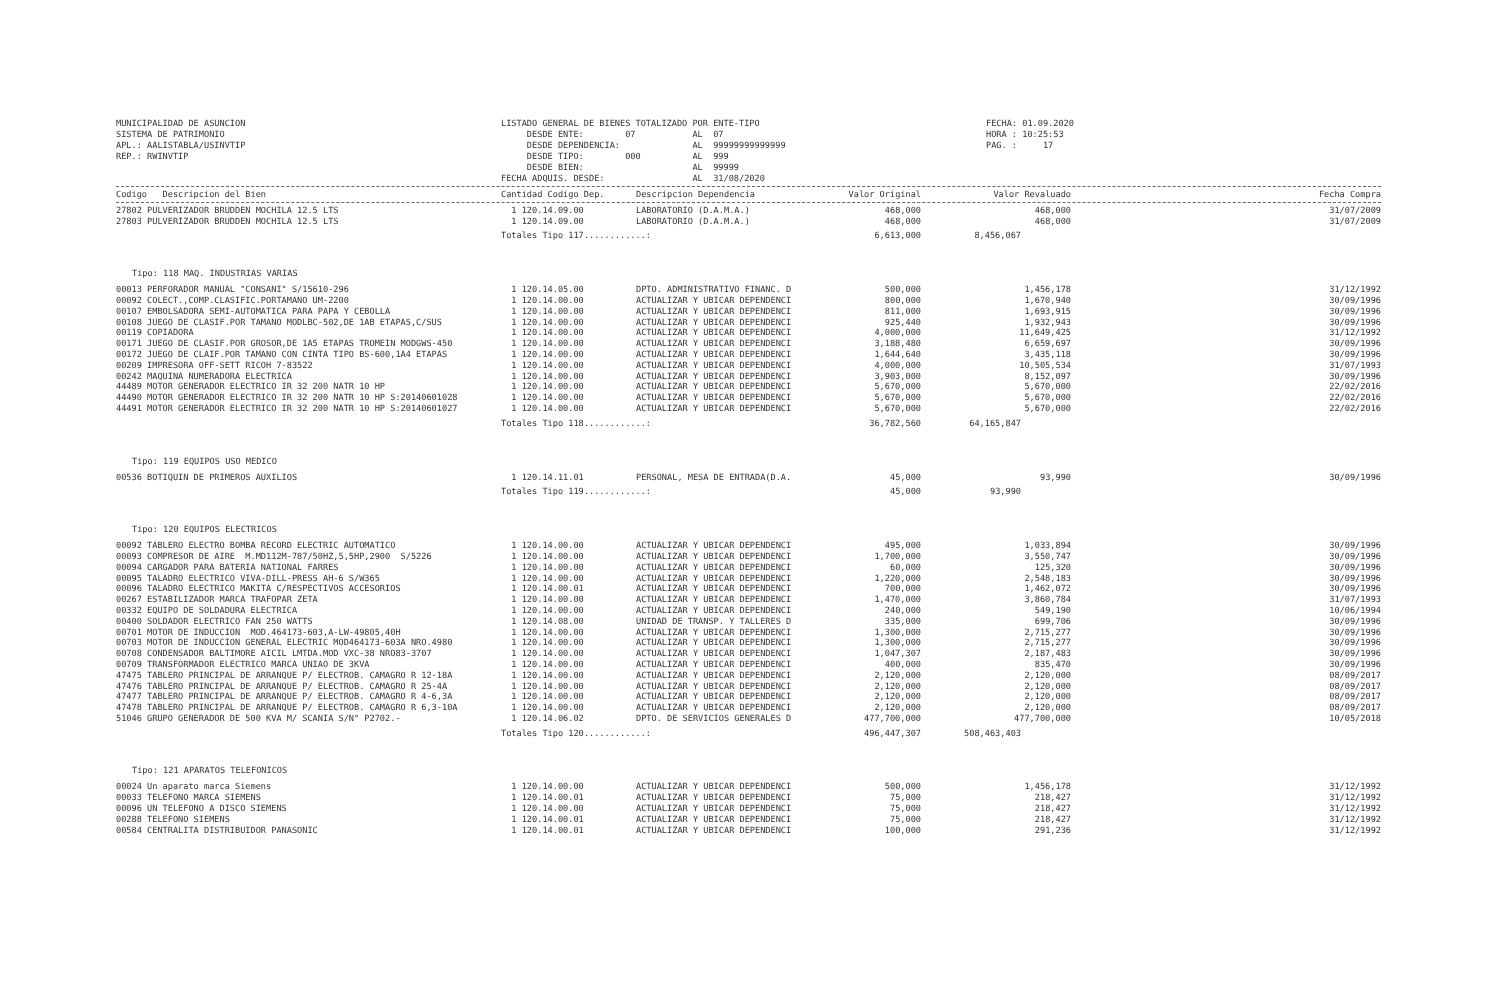MUNICIPALIDAD DE ASUNCION SISTEMA DE PATRIMONIO APL.: AALISTABLA/USINVTIP REP.: RWINVTIP
LISTADO GENERAL DE BIENES TOTALIZADO POR ENTE-TIPO DESDE ENTE: 07 AL 07 DESDE DEPENDENCIA: AL 99999999999999 DESDE TIPO: 000 AL 999 DESDE BIEN: AL 99999 FECHA ADQUIS. DESDE: AL 31/08/2020
FECHA: 01.09.2020 HORA : 10:25:53 PAG. : 17
| Codigo Descripcion del Bien | Cantidad Codigo Dep. | Descripcion Dependencia | Valor Original | Valor Revaluado | Fecha Compra |
| --- | --- | --- | --- | --- | --- |
| 27802 PULVERIZADOR BRUDDEN MOCHILA 12.5 LTS | 1 120.14.09.00 | LABORATORIO (D.A.M.A.) | 468,000 | 468,000 | 31/07/2009 |
| 27803 PULVERIZADOR BRUDDEN MOCHILA 12.5 LTS | 1 120.14.09.00 | LABORATORIO (D.A.M.A.) | 468,000 | 468,000 | 31/07/2009 |
| | Totales Tipo 117............: | | 6,613,000 | 8,456,067 | |
Tipo: 118 MAQ. INDUSTRIAS VARIAS
| 00013 PERFORADOR MANUAL "CONSANI" S/15610-296 | 1 120.14.05.00 | DPTO. ADMINISTRATIVO FINANC. D | 500,000 | 1,456,178 | 31/12/1992 |
| 00092 COLECT.,COMP.CLASIFIC.PORTAMANO UM-2200 | 1 120.14.00.00 | ACTUALIZAR Y UBICAR DEPENDENCI | 800,000 | 1,670,940 | 30/09/1996 |
| 00107 EMBOLSADORA SEMI-AUTOMATICA PARA PAPA Y CEBOLLA | 1 120.14.00.00 | ACTUALIZAR Y UBICAR DEPENDENCI | 811,000 | 1,693,915 | 30/09/1996 |
| 00108 JUEGO DE CLASIF.POR TAMANO MODLBC-502,DE 1AB ETAPAS,C/SUS | 1 120.14.00.00 | ACTUALIZAR Y UBICAR DEPENDENCI | 925,440 | 1,932,943 | 30/09/1996 |
| 00119 COPIADORA | 1 120.14.00.00 | ACTUALIZAR Y UBICAR DEPENDENCI | 4,000,000 | 11,649,425 | 31/12/1992 |
| 00171 JUEGO DE CLASIF.POR GROSOR,DE 1A5 ETAPAS TROMEIN MODGWS-450 | 1 120.14.00.00 | ACTUALIZAR Y UBICAR DEPENDENCI | 3,188,480 | 6,659,697 | 30/09/1996 |
| 00172 JUEGO DE CLAIF.POR TAMANO CON CINTA TIPO BS-600,1A4 ETAPAS | 1 120.14.00.00 | ACTUALIZAR Y UBICAR DEPENDENCI | 1,644,640 | 3,435,118 | 30/09/1996 |
| 00209 IMPRESORA OFF-SETT RICOH 7-83522 | 1 120.14.00.00 | ACTUALIZAR Y UBICAR DEPENDENCI | 4,000,000 | 10,505,534 | 31/07/1993 |
| 00242 MAQUINA NUMERADORA ELECTRICA | 1 120.14.00.00 | ACTUALIZAR Y UBICAR DEPENDENCI | 3,903,000 | 8,152,097 | 30/09/1996 |
| 44489 MOTOR GENERADOR ELECTRICO IR 32 200 NATR 10 HP | 1 120.14.00.00 | ACTUALIZAR Y UBICAR DEPENDENCI | 5,670,000 | 5,670,000 | 22/02/2016 |
| 44490 MOTOR GENERADOR ELECTRICO IR 32 200 NATR 10 HP S:20140601028 | 1 120.14.00.00 | ACTUALIZAR Y UBICAR DEPENDENCI | 5,670,000 | 5,670,000 | 22/02/2016 |
| 44491 MOTOR GENERADOR ELECTRICO IR 32 200 NATR 10 HP S:20140601027 | 1 120.14.00.00 | ACTUALIZAR Y UBICAR DEPENDENCI | 5,670,000 | 5,670,000 | 22/02/2016 |
| | Totales Tipo 118............: | | 36,782,560 | 64,165,847 | |
Tipo: 119 EQUIPOS USO MEDICO
| 00536 BOTIQUIN DE PRIMEROS AUXILIOS | 1 120.14.11.01 | PERSONAL, MESA DE ENTRADA(D.A. | 45,000 | 93,990 | 30/09/1996 |
| | Totales Tipo 119............: | | 45,000 | 93,990 | |
Tipo: 120 EQUIPOS ELECTRICOS
| 00092 TABLERO ELECTRO BOMBA RECORD ELECTRIC AUTOMATICO | 1 120.14.00.00 | ACTUALIZAR Y UBICAR DEPENDENCI | 495,000 | 1,033,894 | 30/09/1996 |
| 00093 COMPRESOR DE AIRE M.MD112M-787/50HZ,5,5HP,2900 S/5226 | 1 120.14.00.00 | ACTUALIZAR Y UBICAR DEPENDENCI | 1,700,000 | 3,550,747 | 30/09/1996 |
| 00094 CARGADOR PARA BATERIA NATIONAL FARRES | 1 120.14.00.00 | ACTUALIZAR Y UBICAR DEPENDENCI | 60,000 | 125,320 | 30/09/1996 |
| 00095 TALADRO ELECTRICO VIVA-DILL-PRESS AH-6 S/W365 | 1 120.14.00.00 | ACTUALIZAR Y UBICAR DEPENDENCI | 1,220,000 | 2,548,183 | 30/09/1996 |
| 00096 TALADRO ELECTRICO MAKITA C/RESPECTIVOS ACCESORIOS | 1 120.14.00.01 | ACTUALIZAR Y UBICAR DEPENDENCI | 700,000 | 1,462,072 | 30/09/1996 |
| 00267 ESTABILIZADOR MARCA TRAFOPAR ZETA | 1 120.14.00.00 | ACTUALIZAR Y UBICAR DEPENDENCI | 1,470,000 | 3,860,784 | 31/07/1993 |
| 00332 EQUIPO DE SOLDADURA ELECTRICA | 1 120.14.00.00 | ACTUALIZAR Y UBICAR DEPENDENCI | 240,000 | 549,190 | 10/06/1994 |
| 00400 SOLDADOR ELECTRICO FAN 250 WATTS | 1 120.14.08.00 | UNIDAD DE TRANSP. Y TALLERES D | 335,000 | 699,706 | 30/09/1996 |
| 00701 MOTOR DE INDUCCION MOD.464173-603,A-LW-49805,40H | 1 120.14.00.00 | ACTUALIZAR Y UBICAR DEPENDENCI | 1,300,000 | 2,715,277 | 30/09/1996 |
| 00703 MOTOR DE INDUCCION GENERAL ELECTRIC MOD464173-603A NRO.4980 | 1 120.14.00.00 | ACTUALIZAR Y UBICAR DEPENDENCI | 1,300,000 | 2,715,277 | 30/09/1996 |
| 00708 CONDENSADOR BALTIMORE AICIL LMTDA.MOD VXC-38 NRO83-3707 | 1 120.14.00.00 | ACTUALIZAR Y UBICAR DEPENDENCI | 1,047,307 | 2,187,483 | 30/09/1996 |
| 00709 TRANSFORMADOR ELECTRICO MARCA UNIAO DE 3KVA | 1 120.14.00.00 | ACTUALIZAR Y UBICAR DEPENDENCI | 400,000 | 835,470 | 30/09/1996 |
| 47475 TABLERO PRINCIPAL DE ARRANQUE P/ ELECTROB. CAMAGRO R 12-18A | 1 120.14.00.00 | ACTUALIZAR Y UBICAR DEPENDENCI | 2,120,000 | 2,120,000 | 08/09/2017 |
| 47476 TABLERO PRINCIPAL DE ARRANQUE P/ ELECTROB. CAMAGRO R 25-4A | 1 120.14.00.00 | ACTUALIZAR Y UBICAR DEPENDENCI | 2,120,000 | 2,120,000 | 08/09/2017 |
| 47477 TABLERO PRINCIPAL DE ARRANQUE P/ ELECTROB. CAMAGRO R 4-6,3A | 1 120.14.00.00 | ACTUALIZAR Y UBICAR DEPENDENCI | 2,120,000 | 2,120,000 | 08/09/2017 |
| 47478 TABLERO PRINCIPAL DE ARRANQUE P/ ELECTROB. CAMAGRO R 6,3-10A | 1 120.14.00.00 | ACTUALIZAR Y UBICAR DEPENDENCI | 2,120,000 | 2,120,000 | 08/09/2017 |
| 51046 GRUPO GENERADOR DE 500 KVA M/ SCANIA S/N° P2702.- | 1 120.14.06.02 | DPTO. DE SERVICIOS GENERALES D | 477,700,000 | 477,700,000 | 10/05/2018 |
| | Totales Tipo 120............: | | 496,447,307 | 508,463,403 | |
Tipo: 121 APARATOS TELEFONICOS
| 00024 Un aparato marca Siemens | 1 120.14.00.00 | ACTUALIZAR Y UBICAR DEPENDENCI | 500,000 | 1,456,178 | 31/12/1992 |
| 00033 TELEFONO MARCA SIEMENS | 1 120.14.00.01 | ACTUALIZAR Y UBICAR DEPENDENCI | 75,000 | 218,427 | 31/12/1992 |
| 00096 UN TELEFONO A DISCO SIEMENS | 1 120.14.00.00 | ACTUALIZAR Y UBICAR DEPENDENCI | 75,000 | 218,427 | 31/12/1992 |
| 00288 TELEFONO SIEMENS | 1 120.14.00.01 | ACTUALIZAR Y UBICAR DEPENDENCI | 75,000 | 218,427 | 31/12/1992 |
| 00584 CENTRALITA DISTRIBUIDOR PANASONIC | 1 120.14.00.01 | ACTUALIZAR Y UBICAR DEPENDENCI | 100,000 | 291,236 | 31/12/1992 |